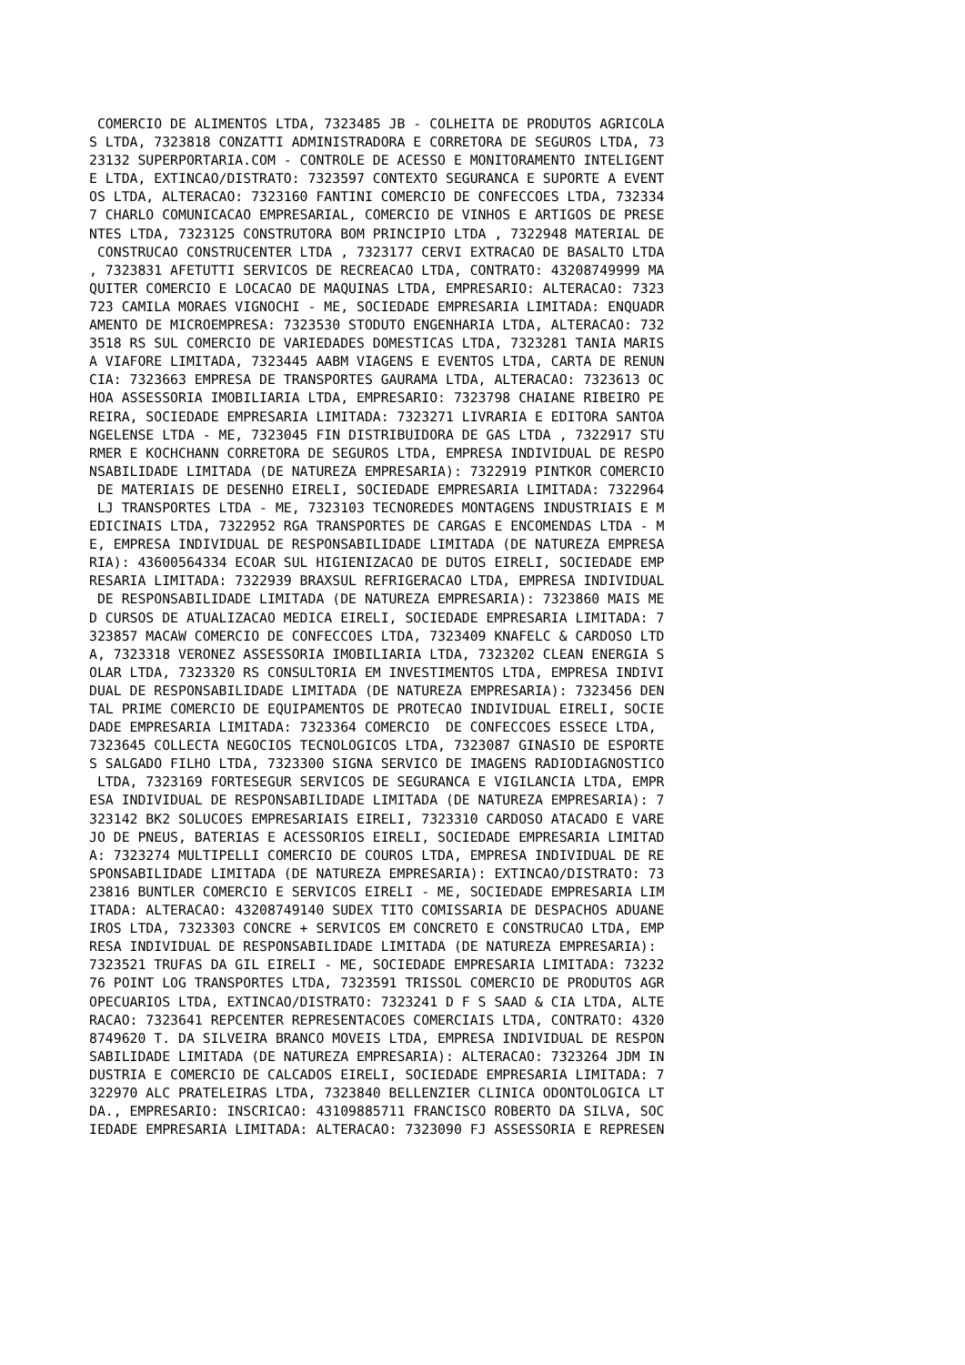COMERCIO DE ALIMENTOS LTDA, 7323485 JB - COLHEITA DE PRODUTOS AGRICOLA
S LTDA, 7323818 CONZATTI ADMINISTRADORA E CORRETORA DE SEGUROS LTDA, 73
23132 SUPERPORTARIA.COM - CONTROLE DE ACESSO E MONITORAMENTO INTELIGENT
E LTDA, EXTINCAO/DISTRATO: 7323597 CONTEXTO SEGURANCA E SUPORTE A EVENT
OS LTDA, ALTERACAO: 7323160 FANTINI COMERCIO DE CONFECCOES LTDA, 732334
7 CHARLO COMUNICACAO EMPRESARIAL, COMERCIO DE VINHOS E ARTIGOS DE PRESE
NTES LTDA, 7323125 CONSTRUTORA BOM PRINCIPIO LTDA , 7322948 MATERIAL DE
 CONSTRUCAO CONSTRUCENTER LTDA , 7323177 CERVI EXTRACAO DE BASALTO LTDA
, 7323831 AFETUTTI SERVICOS DE RECREACAO LTDA, CONTRATO: 43208749999 MA
QUITER COMERCIO E LOCACAO DE MAQUINAS LTDA, EMPRESARIO: ALTERACAO: 7323
723 CAMILA MORAES VIGNOCHI - ME, SOCIEDADE EMPRESARIA LIMITADA: ENQUADR
AMENTO DE MICROEMPRESA: 7323530 STODUTO ENGENHARIA LTDA, ALTERACAO: 732
3518 RS SUL COMERCIO DE VARIEDADES DOMESTICAS LTDA, 7323281 TANIA MARIS
A VIAFORE LIMITADA, 7323445 AABM VIAGENS E EVENTOS LTDA, CARTA DE RENUN
CIA: 7323663 EMPRESA DE TRANSPORTES GAURAMA LTDA, ALTERACAO: 7323613 OC
HOA ASSESSORIA IMOBILIARIA LTDA, EMPRESARIO: 7323798 CHAIANE RIBEIRO PE
REIRA, SOCIEDADE EMPRESARIA LIMITADA: 7323271 LIVRARIA E EDITORA SANTOA
NGELENSE LTDA - ME, 7323045 FIN DISTRIBUIDORA DE GAS LTDA , 7322917 STU
RMER E KOCHCHANN CORRETORA DE SEGUROS LTDA, EMPRESA INDIVIDUAL DE RESPO
NSABILIDADE LIMITADA (DE NATUREZA EMPRESARIA): 7322919 PINTKOR COMERCIO
 DE MATERIAIS DE DESENHO EIRELI, SOCIEDADE EMPRESARIA LIMITADA: 7322964
 LJ TRANSPORTES LTDA - ME, 7323103 TECNOREDES MONTAGENS INDUSTRIAIS E M
EDICINAIS LTDA, 7322952 RGA TRANSPORTES DE CARGAS E ENCOMENDAS LTDA - M
E, EMPRESA INDIVIDUAL DE RESPONSABILIDADE LIMITADA (DE NATUREZA EMPRESA
RIA): 43600564334 ECOAR SUL HIGIENIZACAO DE DUTOS EIRELI, SOCIEDADE EMP
RESARIA LIMITADA: 7322939 BRAXSUL REFRIGERACAO LTDA, EMPRESA INDIVIDUAL
 DE RESPONSABILIDADE LIMITADA (DE NATUREZA EMPRESARIA): 7323860 MAIS ME
D CURSOS DE ATUALIZACAO MEDICA EIRELI, SOCIEDADE EMPRESARIA LIMITADA: 7
323857 MACAW COMERCIO DE CONFECCOES LTDA, 7323409 KNAFELC & CARDOSO LTD
A, 7323318 VERONEZ ASSESSORIA IMOBILIARIA LTDA, 7323202 CLEAN ENERGIA S
OLAR LTDA, 7323320 RS CONSULTORIA EM INVESTIMENTOS LTDA, EMPRESA INDIVI
DUAL DE RESPONSABILIDADE LIMITADA (DE NATUREZA EMPRESARIA): 7323456 DEN
TAL PRIME COMERCIO DE EQUIPAMENTOS DE PROTECAO INDIVIDUAL EIRELI, SOCIE
DADE EMPRESARIA LIMITADA: 7323364 COMERCIO  DE CONFECCOES ESSECE LTDA,
7323645 COLLECTA NEGOCIOS TECNOLOGICOS LTDA, 7323087 GINASIO DE ESPORTE
S SALGADO FILHO LTDA, 7323300 SIGNA SERVICO DE IMAGENS RADIODIAGNOSTICO
 LTDA, 7323169 FORTESEGUR SERVICOS DE SEGURANCA E VIGILANCIA LTDA, EMPR
ESA INDIVIDUAL DE RESPONSABILIDADE LIMITADA (DE NATUREZA EMPRESARIA): 7
323142 BK2 SOLUCOES EMPRESARIAIS EIRELI, 7323310 CARDOSO ATACADO E VARE
JO DE PNEUS, BATERIAS E ACESSORIOS EIRELI, SOCIEDADE EMPRESARIA LIMITAD
A: 7323274 MULTIPELLI COMERCIO DE COUROS LTDA, EMPRESA INDIVIDUAL DE RE
SPONSABILIDADE LIMITADA (DE NATUREZA EMPRESARIA): EXTINCAO/DISTRATO: 73
23816 BUNTLER COMERCIO E SERVICOS EIRELI - ME, SOCIEDADE EMPRESARIA LIM
ITADA: ALTERACAO: 43208749140 SUDEX TITO COMISSARIA DE DESPACHOS ADUANE
IROS LTDA, 7323303 CONCRE + SERVICOS EM CONCRETO E CONSTRUCAO LTDA, EMP
RESA INDIVIDUAL DE RESPONSABILIDADE LIMITADA (DE NATUREZA EMPRESARIA):
7323521 TRUFAS DA GIL EIRELI - ME, SOCIEDADE EMPRESARIA LIMITADA: 73232
76 POINT LOG TRANSPORTES LTDA, 7323591 TRISSOL COMERCIO DE PRODUTOS AGR
OPECUARIOS LTDA, EXTINCAO/DISTRATO: 7323241 D F S SAAD & CIA LTDA, ALTE
RACAO: 7323641 REPCENTER REPRESENTACOES COMERCIAIS LTDA, CONTRATO: 4320
8749620 T. DA SILVEIRA BRANCO MOVEIS LTDA, EMPRESA INDIVIDUAL DE RESPON
SABILIDADE LIMITADA (DE NATUREZA EMPRESARIA): ALTERACAO: 7323264 JDM IN
DUSTRIA E COMERCIO DE CALCADOS EIRELI, SOCIEDADE EMPRESARIA LIMITADA: 7
322970 ALC PRATELEIRAS LTDA, 7323840 BELLENZIER CLINICA ODONTOLOGICA LT
DA., EMPRESARIO: INSCRICAO: 43109885711 FRANCISCO ROBERTO DA SILVA, SOC
IEDADE EMPRESARIA LIMITADA: ALTERACAO: 7323090 FJ ASSESSORIA E REPRESEN